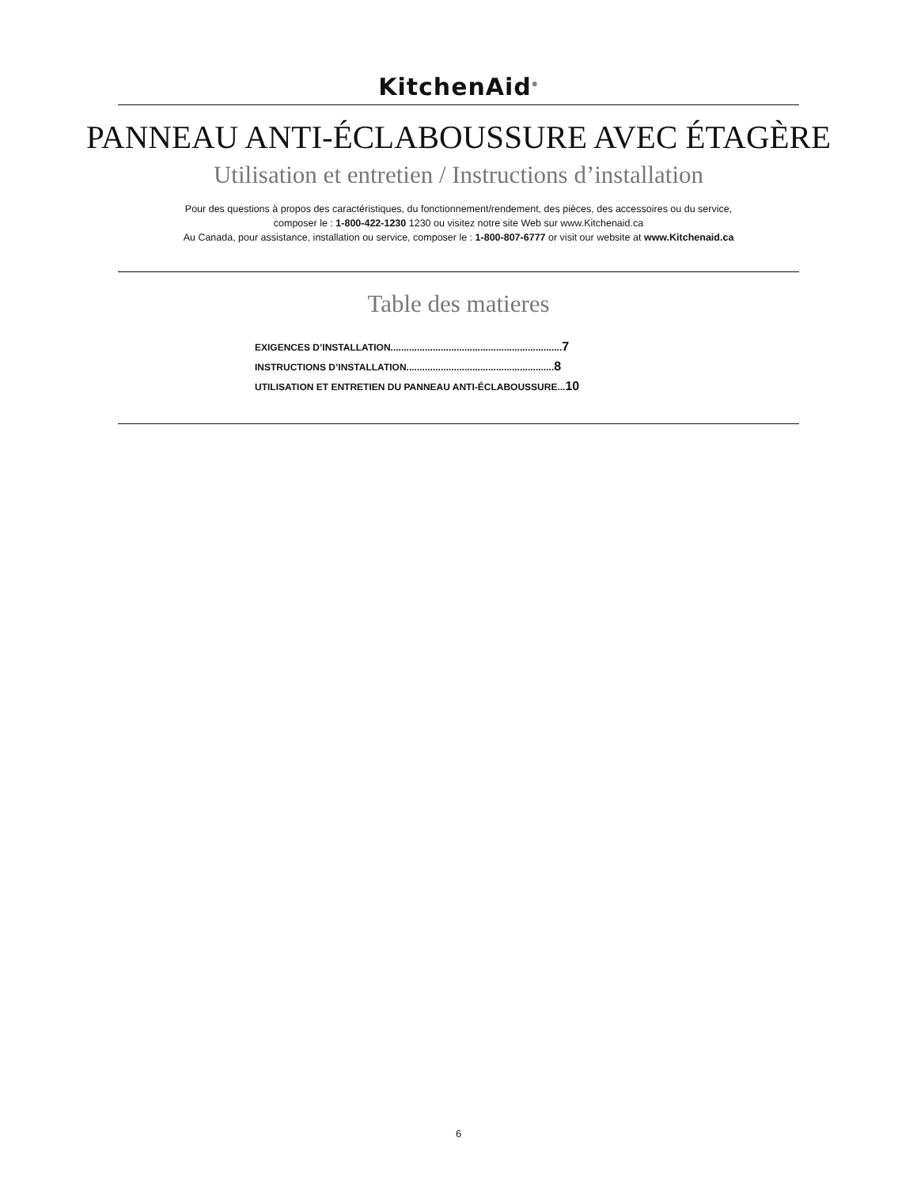KitchenAid<sup>®</sup>
PANNEAU ANTI-ÉCLABOUSSURE AVEC ÉTAGÈRE
Utilisation et entretien / Instructions d’installation
Pour des questions à propos des caractéristiques, du fonctionnement/rendement, des pièces, des accessoires ou du service,
composer le : 1-800-422-1230 1230 ou visitez notre site Web sur www.Kitchenaid.ca
Au Canada, pour assistance, installation ou service, composer le : 1-800-807-6777 or visit our website at www.Kitchenaid.ca
Table des matieres
EXIGENCES D’INSTALLATION.................................................................7
INSTRUCTIONS D’INSTALLATION........................................................8
UTILISATION ET ENTRETIEN DU PANNEAU ANTI-ÉCLABOUSSURE...10
6